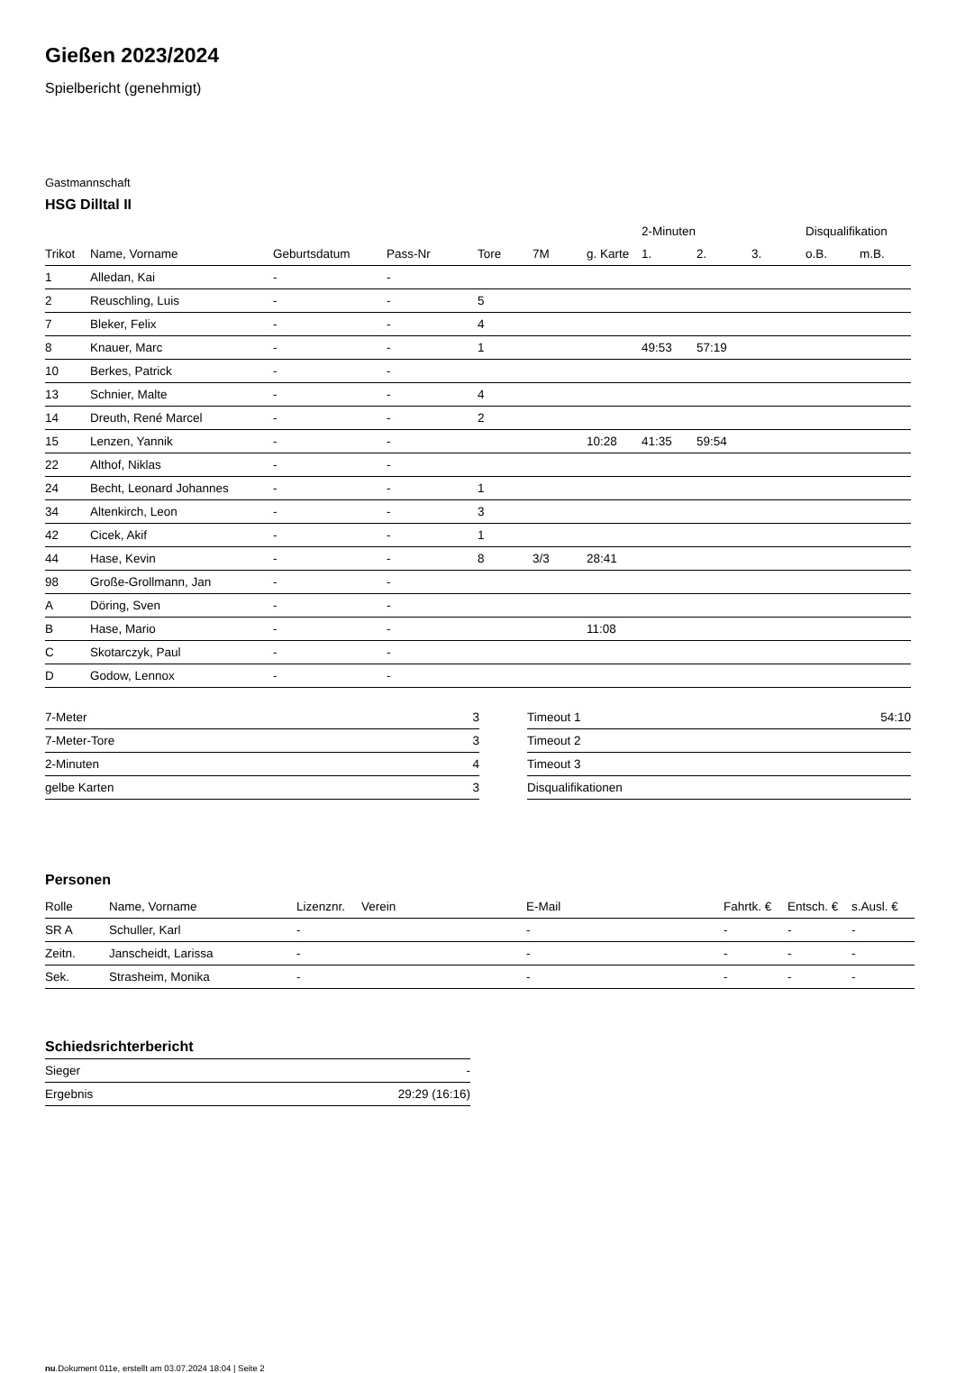Gießen 2023/2024
Spielbericht (genehmigt)
Gastmannschaft
HSG Dilltal II
| | | | | | | | 2-Minuten | | | Disqualifikation | |
| --- | --- | --- | --- | --- | --- | --- | --- | --- | --- | --- | --- |
| Trikot | Name, Vorname | Geburtsdatum | Pass-Nr | Tore | 7M | g. Karte | 1. | 2. | 3. | o.B. | m.B. |
| 1 | Alledan, Kai | - | - | | | | | | | | |
| 2 | Reuschling, Luis | - | - | 5 | | | | | | | |
| 7 | Bleker, Felix | - | - | 4 | | | | | | | |
| 8 | Knauer, Marc | - | - | 1 | | | 49:53 | 57:19 | | | |
| 10 | Berkes, Patrick | - | - | | | | | | | | |
| 13 | Schnier, Malte | - | - | 4 | | | | | | | |
| 14 | Dreuth, René Marcel | - | - | 2 | | | | | | | |
| 15 | Lenzen, Yannik | - | - | | | 10:28 | 41:35 | 59:54 | | | |
| 22 | Althof, Niklas | - | - | | | | | | | | |
| 24 | Becht, Leonard Johannes | - | - | 1 | | | | | | | |
| 34 | Altenkirch, Leon | - | - | 3 | | | | | | | |
| 42 | Cicek, Akif | - | - | 1 | | | | | | | |
| 44 | Hase, Kevin | - | - | 8 | 3/3 | 28:41 | | | | | |
| 98 | Große-Grollmann, Jan | - | - | | | | | | | | |
| A | Döring, Sven | - | - | | | | | | | | |
| B | Hase, Mario | - | - | | | 11:08 | | | | | |
| C | Skotarczyk, Paul | - | - | | | | | | | | |
| D | Godow, Lennox | - | - | | | | | | | | |
| 7-Meter | 3 |
| 7-Meter-Tore | 3 |
| 2-Minuten | 4 |
| gelbe Karten | 3 |
| Timeout 1 | 54:10 |
| Timeout 2 | |
| Timeout 3 | |
| Disqualifikationen | |
Personen
| Rolle | Name, Vorname | Lizenznr. | Verein | E-Mail | Fahrtk. € | Entsch. € | s.Ausl. € |
| --- | --- | --- | --- | --- | --- | --- | --- |
| SR A | Schuller, Karl | - | | - | - | - | - |
| Zeitn. | Janscheidt, Larissa | - | | - | - | - | - |
| Sek. | Strasheim, Monika | - | | - | - | - | - |
Schiedsrichterbericht
| Sieger | - |
| Ergebnis | 29:29 (16:16) |
nu.Dokument 011e, erstellt am 03.07.2024 18:04 | Seite 2